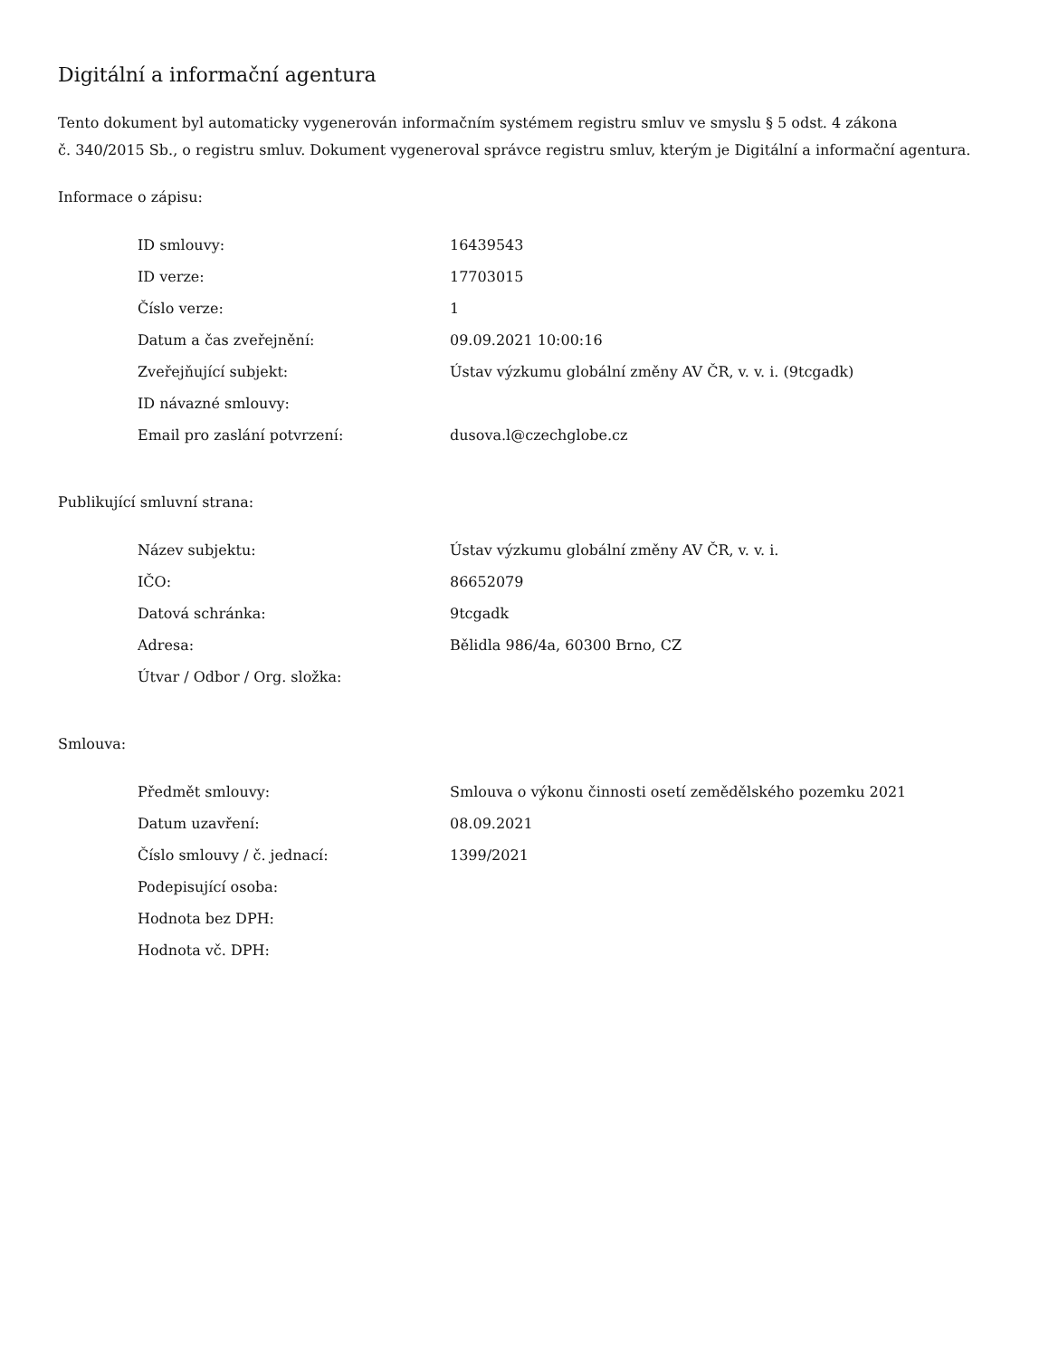Digitální a informační agentura
Tento dokument byl automaticky vygenerován informačním systémem registru smluv ve smyslu § 5 odst. 4 zákona
č. 340/2015 Sb., o registru smluv. Dokument vygeneroval správce registru smluv, kterým je Digitální a informační agentura.
Informace o zápisu:
| ID smlouvy: | 16439543 |
| ID verze: | 17703015 |
| Číslo verze: | 1 |
| Datum a čas zveřejnění: | 09.09.2021 10:00:16 |
| Zveřejňující subjekt: | Ústav výzkumu globální změny AV ČR, v. v. i. (9tcgadk) |
| ID návazné smlouvy: | |
| Email pro zaslání potvrzení: | dusova.l@czechglobe.cz |
Publikující smluvní strana:
| Název subjektu: | Ústav výzkumu globální změny AV ČR, v. v. i. |
| IČO: | 86652079 |
| Datová schránka: | 9tcgadk |
| Adresa: | Bělidla 986/4a, 60300 Brno, CZ |
| Útvar / Odbor / Org. složka: | |
Smlouva:
| Předmět smlouvy: | Smlouva o výkonu činnosti osetí zemědělského pozemku 2021 |
| Datum uzavření: | 08.09.2021 |
| Číslo smlouvy / č. jednací: | 1399/2021 |
| Podepisující osoba: | |
| Hodnota bez DPH: | |
| Hodnota vč. DPH: | |